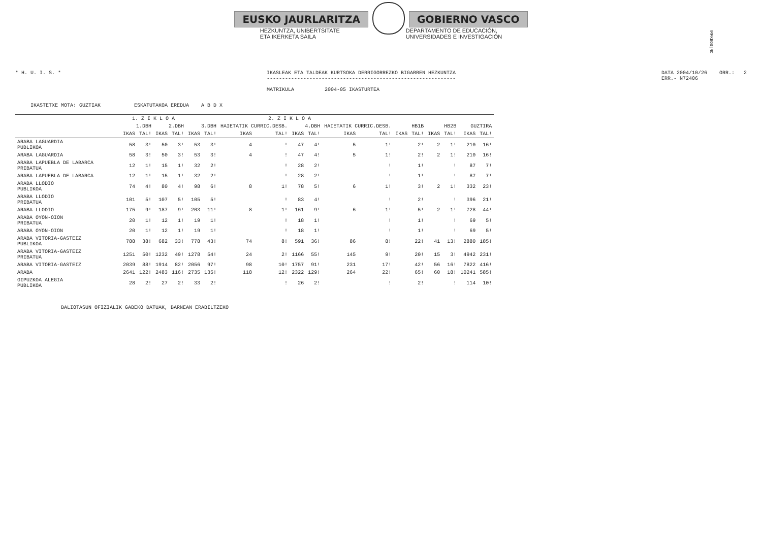EUSKO JAURLARITZA GOBIERNO VASCO
HEZKUNTZA, UNIBERTSITATE
ETA IKERKETA SAILA
DEPARTAMENTO DE EDUCACIÓN,
UNIVERSIDADES E INVESTIGACIÓN
!MFKBOS|NC
* H. U. I. S. * IKASLEAK ETA TALDEAK KURTSOKA DERRIGORREZKO BIGARREN HEZKUNTZA
--------------------------------------------------------------
MATRIKULA 2004-05 IKASTURTEA
DATA 2004/10/26 ORR.: 2
ERR.- N72406
IKASTETXE MOTA: GUZTIAK ESKATUTAKOA EREDUA A B D X
| | 1. Z I K L O A | | | | 2. Z I K L O A | | | | | | | | | | | | | |
| --- | --- | --- | --- | --- | --- | --- | --- | --- | --- | --- | --- | --- | --- | --- | --- | --- | --- | --- |
| | 1.DBH | | 2.DBH | | 3.DBH | | HAIETATIK CURRIC.DESB. | | 4.DBH | | HAIETATIK CURRIC.DESB. | | HB1B | | HB2B | | GUZTIRA | |
| | IKAS | TAL! | IKAS | TAL! | IKAS | TAL! | IKAS | TAL! | IKAS | TAL! | IKAS | TAL! | IKAS | TAL! | IKAS | TAL! | IKAS | TAL! |
| ARABA LAGUARDIA PUBLIKOA | 58 | 3! | 50 | 3! | 53 | 3! | 4 | ! | 47 | 4! | 5 | 1! | | 2! | 2 | 1! | 210 | 16! |
| ARABA LAGUARDIA | 58 | 3! | 50 | 3! | 53 | 3! | 4 | ! | 47 | 4! | 5 | 1! | | 2! | 2 | 1! | 210 | 16! |
| ARABA LAPUEBLA DE LABARCA PRIBATUA | 12 | 1! | 15 | 1! | 32 | 2! | | ! | 28 | 2! | | ! | | 1! | | ! | 87 | 7! |
| ARABA LAPUEBLA DE LABARCA | 12 | 1! | 15 | 1! | 32 | 2! | | ! | 28 | 2! | | ! | | 1! | | ! | 87 | 7! |
| ARABA LLODIO PUBLIKOA | 74 | 4! | 80 | 4! | 98 | 6! | 8 | 1! | 78 | 5! | 6 | 1! | | 3! | 2 | 1! | 332 | 23! |
| ARABA LLODIO PRIBATUA | 101 | 5! | 107 | 5! | 105 | 5! | | ! | 83 | 4! | | ! | | 2! | | ! | 396 | 21! |
| ARABA LLODIO | 175 | 9! | 187 | 9! | 203 | 11! | 8 | 1! | 161 | 9! | 6 | 1! | | 5! | 2 | 1! | 728 | 44! |
| ARABA OYON-OION PRIBATUA | 20 | 1! | 12 | 1! | 19 | 1! | | ! | 18 | 1! | | ! | | 1! | | ! | 69 | 5! |
| ARABA OYON-OION | 20 | 1! | 12 | 1! | 19 | 1! | | ! | 18 | 1! | | ! | | 1! | | ! | 69 | 5! |
| ARABA VITORIA-GASTEIZ PUBLIKOA | 788 | 38! | 682 | 33! | 778 | 43! | 74 | 8! | 591 | 36! | 86 | 8! | | 22! | 41 | 13! | 2880 | 185! |
| ARABA VITORIA-GASTEIZ PRIBATUA | 1251 | 50! | 1232 | 49! | 1278 | 54! | 24 | 2! | 1166 | 55! | 145 | 9! | | 20! | 15 | 3! | 4942 | 231! |
| ARABA VITORIA-GASTEIZ | 2039 | 88! | 1914 | 82! | 2056 | 97! | 98 | 10! | 1757 | 91! | 231 | 17! | | 42! | 56 | 16! | 7822 | 416! |
| ARABA | 2641 | 122! | 2483 | 116! | 2735 | 135! | 118 | 12! | 2322 | 129! | 264 | 22! | | 65! | 60 | 18! | 10241 | 585! |
| GIPUZKOA ALEGIA PUBLIKOA | 28 | 2! | 27 | 2! | 33 | 2! | | ! | 26 | 2! | | ! | | 2! | | ! | 114 | 10! |
BALIOTASUN OFIZIALIK GABEKO DATUAK, BARNEAN ERABILTZEKO